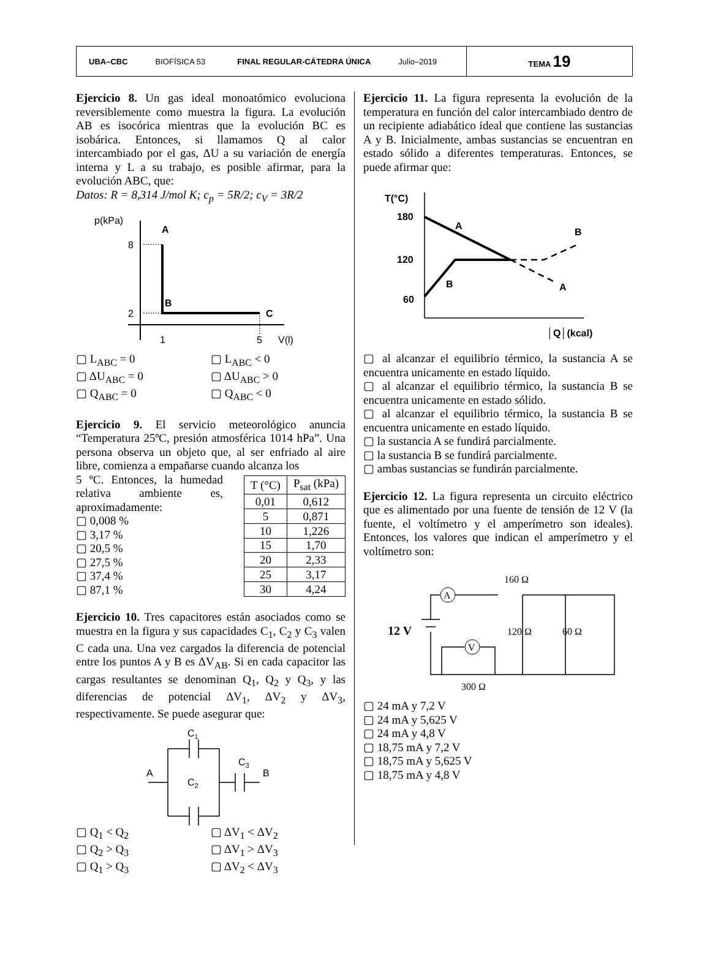UBA–CBC BIOFÍSICA 53 FINAL REGULAR-CÁTEDRA ÚNICA Julio–2019
TEMA 19
Ejercicio 8. Un gas ideal monoatómico evoluciona reversiblemente como muestra la figura. La evolución AB es isocórica mientras que la evolución BC es isobárica. Entonces, si llamamos Q al calor intercambiado por el gas, ΔU a su variación de energía interna y L a su trabajo, es posible afirmar, para la evolución ABC, que:
Datos: R = 8,314 J/mol K; c<sub>p</sub> = 5R/2; c<sub>V</sub> = 3R/2
p(kPa)
8
2
A
B
C
1
5
V(l)
▢ L<sub>ABC</sub> = 0 ▢ L<sub>ABC</sub> < 0 ▢ ΔU<sub>ABC</sub> = 0 ▢ ΔU<sub>ABC</sub> > 0 ▢ Q<sub>ABC</sub> = 0 ▢ Q<sub>ABC</sub> < 0
Ejercicio 9. El servicio meteorológico anuncia “Temperatura 25ºC, presión atmosférica 1014 hPa”. Una persona observa un objeto que, al ser enfriado al aire libre, comienza a empañarse cuando alcanza los
5 ºC. Entonces, la humedad relativa ambiente es, aproximadamente:
▢ 0,008 %
▢ 3,17 %
▢ 20,5 %
▢ 27,5 %
▢ 37,4 %
▢ 87,1 %
| T (°C) | P<sub>sat</sub> (kPa) |
| 0,01 | 0,612 |
| 5 | 0,871 |
| 10 | 1,226 |
| 15 | 1,70 |
| 20 | 2,33 |
| 25 | 3,17 |
| 30 | 4,24 |
Ejercicio 10. Tres capacitores están asociados como se muestra en la figura y sus capacidades C<sub>1</sub>, C<sub>2</sub> y C<sub>3</sub> valen C cada una. Una vez cargados la diferencia de potencial entre los puntos A y B es ΔV<sub>AB</sub>. Si en cada capacitor las cargas resultantes se denominan Q<sub>1</sub>, Q<sub>2</sub> y Q<sub>3</sub>, y las diferencias de potencial ΔV<sub>1</sub>, ΔV<sub>2</sub> y ΔV<sub>3</sub>, respectivamente. Se puede asegurar que:
C1
C2
C3
A
B
▢ Q<sub>1</sub> < Q<sub>2</sub> ▢ ΔV<sub>1</sub> < ΔV<sub>2</sub> ▢ Q<sub>2</sub> > Q<sub>3</sub> ▢ ΔV<sub>1</sub> > ΔV<sub>3</sub> ▢ Q<sub>1</sub> > Q<sub>3</sub> ▢ ΔV<sub>2</sub> < ΔV<sub>3</sub>
Ejercicio 11. La figura representa la evolución de la temperatura en función del calor intercambiado dentro de un recipiente adiabático ideal que contiene las sustancias A y B. Inicialmente, ambas sustancias se encuentran en estado sólido a diferentes temperaturas. Entonces, se puede afirmar que:
T(°C)
180
120
60
A
B
B
A
│Q│(kcal)
▢ al alcanzar el equilibrio térmico, la sustancia A se encuentra unicamente en estado líquido.
▢ al alcanzar el equilibrio térmico, la sustancia B se encuentra unicamente en estado sólido.
▢ al alcanzar el equilibrio térmico, la sustancia B se encuentra unicamente en estado líquido.
▢ la sustancia A se fundirá parcialmente.
▢ la sustancia B se fundirá parcialmente.
▢ ambas sustancias se fundirán parcialmente.
Ejercicio 12. La figura representa un circuito eléctrico que es alimentado por una fuente de tensión de 12 V (la fuente, el voltímetro y el amperímetro son ideales). Entonces, los valores que indican el amperímetro y el voltímetro son:
160 Ω
12 V
120 Ω
60 Ω
300 Ω
A
V
▢ 24 mA y 7,2 V
▢ 24 mA y 5,625 V
▢ 24 mA y 4,8 V
▢ 18,75 mA y 7,2 V
▢ 18,75 mA y 5,625 V
▢ 18,75 mA y 4,8 V